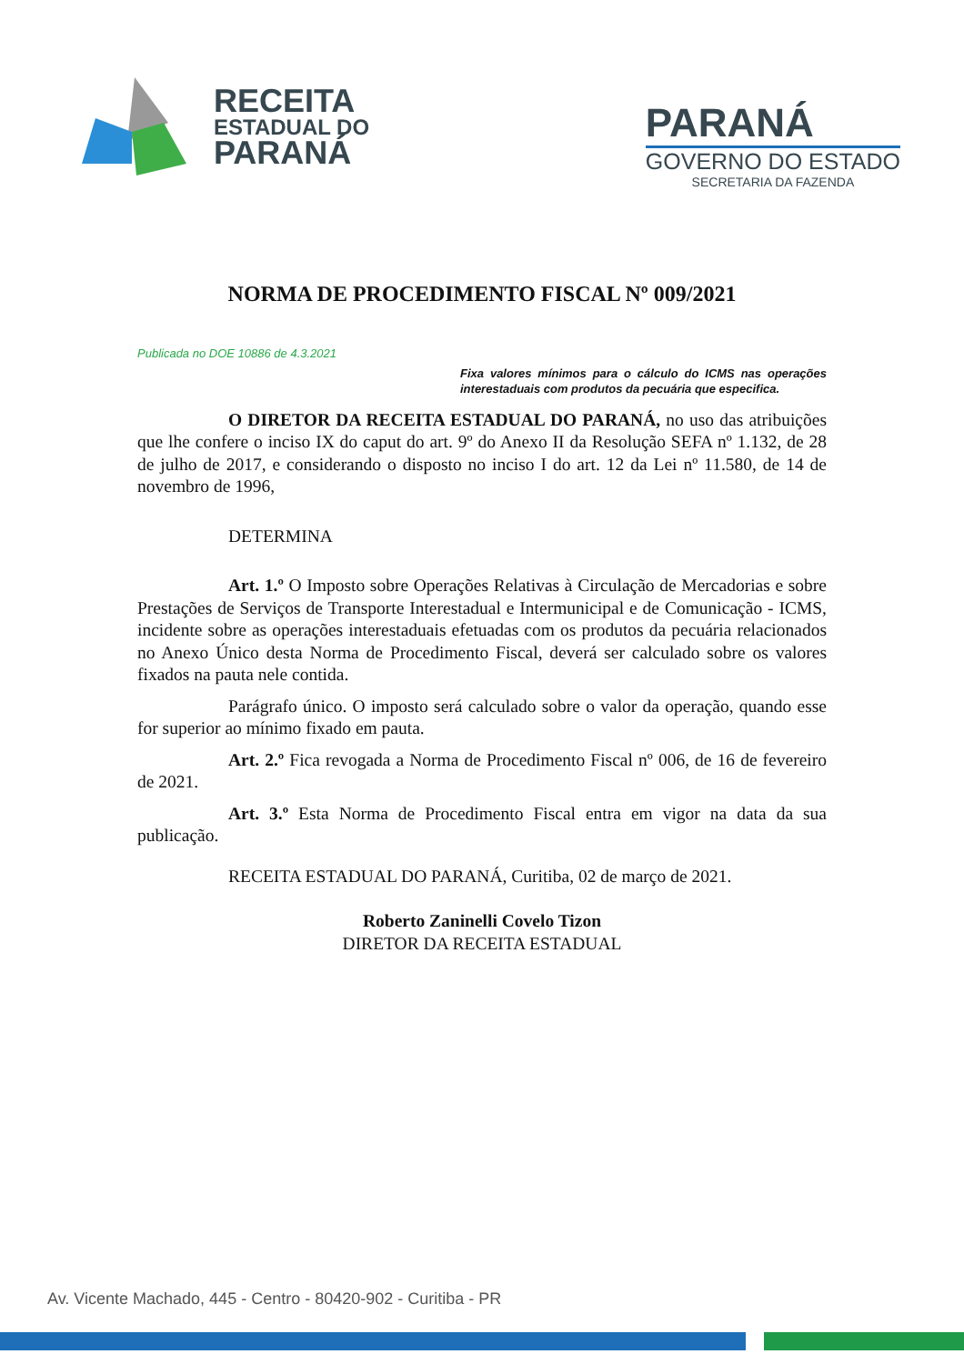RECEITA
ESTADUAL DO
PARANÁ
PARANÁ
GOVERNO DO ESTADO
SECRETARIA DA FAZENDA
NORMA DE PROCEDIMENTO FISCAL Nº 009/2021
Publicada no DOE 10886 de 4.3.2021
Fixa valores mínimos para o cálculo do ICMS nas operações interestaduais com produtos da pecuária que especifica.
O DIRETOR DA RECEITA ESTADUAL DO PARANÁ, no uso das atribuições que lhe confere o inciso IX do caput do art. 9º do Anexo II da Resolução SEFA nº 1.132, de 28 de julho de 2017, e considerando o disposto no inciso I do art. 12 da Lei nº 11.580, de 14 de novembro de 1996,
DETERMINA
Art. 1.º O Imposto sobre Operações Relativas à Circulação de Mercadorias e sobre Prestações de Serviços de Transporte Interestadual e Intermunicipal e de Comunicação - ICMS, incidente sobre as operações interestaduais efetuadas com os produtos da pecuária relacionados no Anexo Único desta Norma de Procedimento Fiscal, deverá ser calculado sobre os valores fixados na pauta nele contida.
Parágrafo único. O imposto será calculado sobre o valor da operação, quando esse for superior ao mínimo fixado em pauta.
Art. 2.º Fica revogada a Norma de Procedimento Fiscal nº 006, de 16 de fevereiro de 2021.
Art. 3.º Esta Norma de Procedimento Fiscal entra em vigor na data da sua publicação.
RECEITA ESTADUAL DO PARANÁ, Curitiba, 02 de março de 2021.
Roberto Zaninelli Covelo Tizon
DIRETOR DA RECEITA ESTADUAL
Av. Vicente Machado, 445 - Centro - 80420-902 - Curitiba - PR